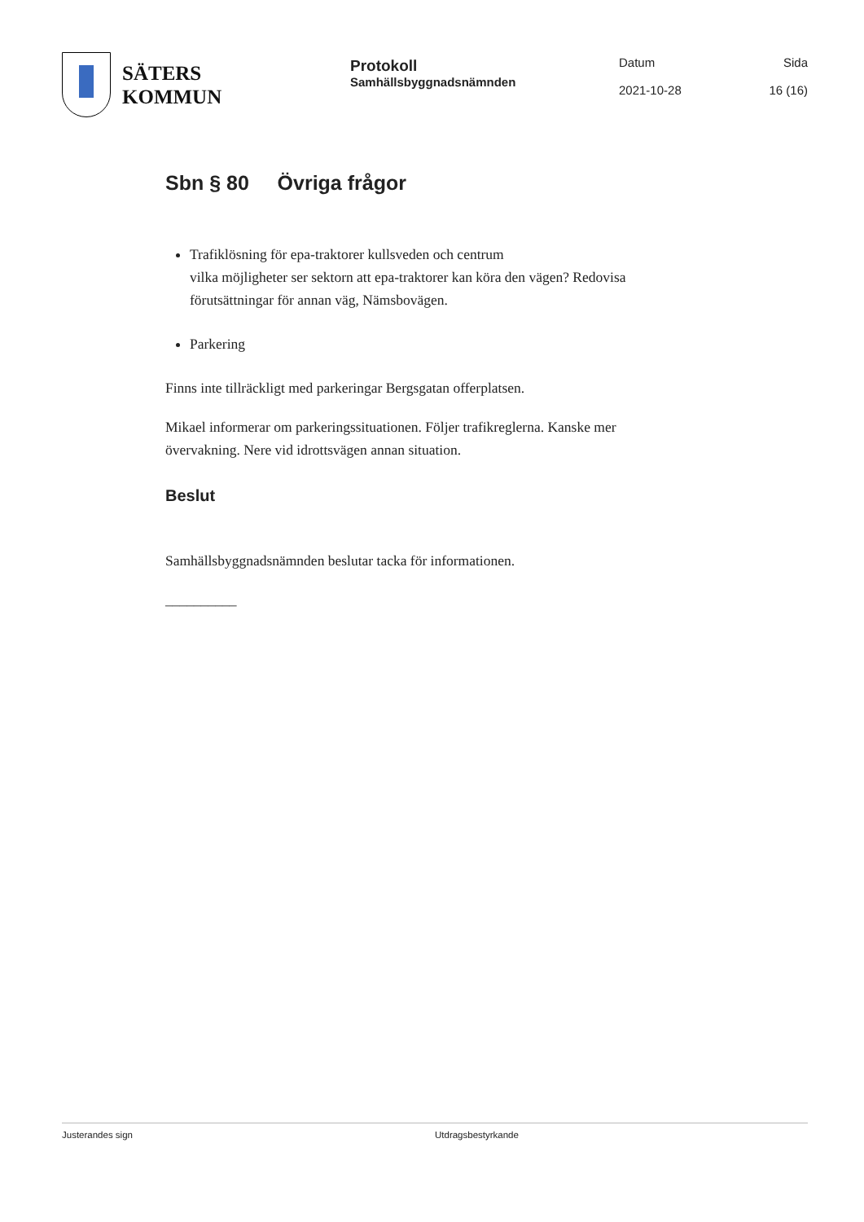SÄTERS
KOMMUN
Protokoll
Samhällsbyggnadsnämnden
Datum
2021-10-28
Sida
16 (16)
Sbn § 80 Övriga frågor
Trafiklösning för epa-traktorer kullsveden och centrum
vilka möjligheter ser sektorn att epa-traktorer kan köra den vägen? Redovisa förutsättningar för annan väg, Nämsbovägen.
Parkering
Finns inte tillräckligt med parkeringar Bergsgatan offerplatsen.
Mikael informerar om parkeringssituationen. Följer trafikreglerna. Kanske mer övervakning. Nere vid idrottsvägen annan situation.
Beslut
Samhällsbyggnadsnämnden beslutar tacka för informationen.
__________
Justerandes sign Utdragsbestyrkande